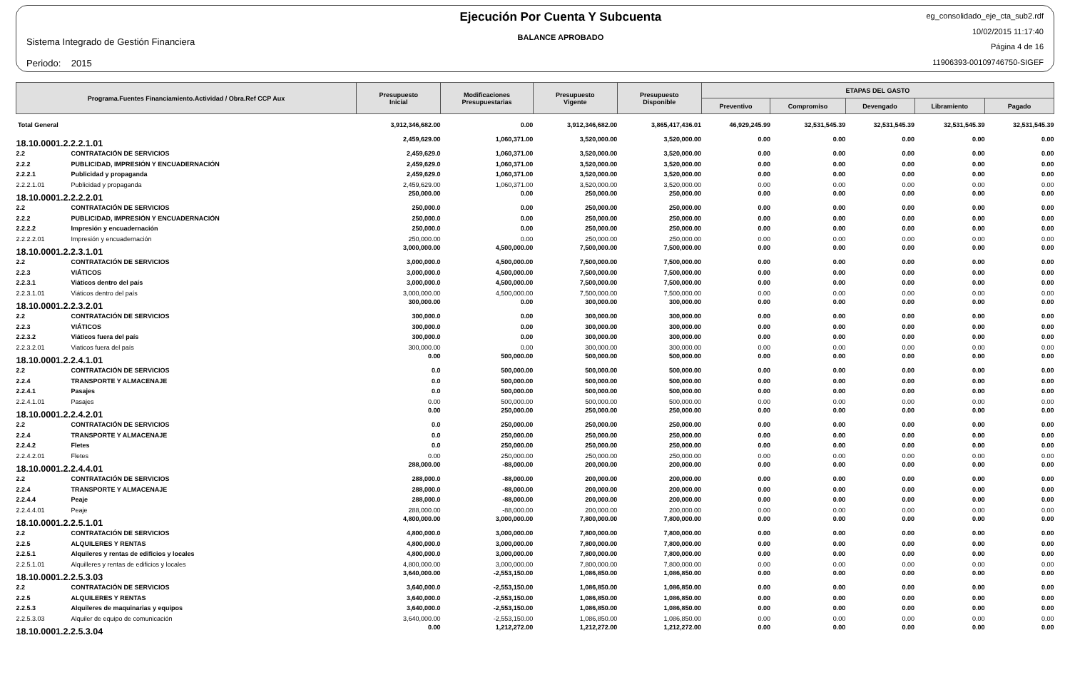Sistema Integrado de Gestión Financiera
Periodo: 2015
Ejecución Por Cuenta Y Subcuenta
BALANCE APROBADO
eg_consolidado_eje_cta_sub2.rdf
10/02/2015 11:17:40
Página 4 de 16
11906393-00109746750-SIGEF
| Programa.Fuentes Financiamiento.Actividad / Obra.Ref CCP Aux | | Presupuesto Inicial | Modificaciones Presupuestarias | Presupuesto Vigente | Presupuesto Disponible | ETAPAS DEL GASTO | | | | |
| --- | --- | --- | --- | --- | --- | --- | --- | --- | --- | --- |
| | | | | | | Preventivo | Compromiso | Devengado | Libramiento | Pagado |
| Total General | | 3,912,346,682.00 | 0.00 | 3,912,346,682.00 | 3,865,417,436.01 | 46,929,245.99 | 32,531,545.39 | 32,531,545.39 | 32,531,545.39 | 32,531,545.39 |
| 18.10.0001.2.2.2.1.01 | | 2,459,629.00 | 1,060,371.00 | 3,520,000.00 | 3,520,000.00 | 0.00 | 0.00 | 0.00 | 0.00 | 0.00 |
| 2.2 | CONTRATACIÓN DE SERVICIOS | 2,459,629.0 | 1,060,371.00 | 3,520,000.00 | 3,520,000.00 | 0.00 | 0.00 | 0.00 | 0.00 | 0.00 |
| 2.2.2 | PUBLICIDAD, IMPRESIÓN Y ENCUADERNACIÓN | 2,459,629.0 | 1,060,371.00 | 3,520,000.00 | 3,520,000.00 | 0.00 | 0.00 | 0.00 | 0.00 | 0.00 |
| 2.2.2.1 | Publicidad y propaganda | 2,459,629.0 | 1,060,371.00 | 3,520,000.00 | 3,520,000.00 | 0.00 | 0.00 | 0.00 | 0.00 | 0.00 |
| 2.2.2.1.01 | Publicidad y propaganda | 2,459,629.00 | 1,060,371.00 | 3,520,000.00 | 3,520,000.00 | 0.00 | 0.00 | 0.00 | 0.00 | 0.00 |
| 18.10.0001.2.2.2.2.01 | | 250,000.00 | 0.00 | 250,000.00 | 250,000.00 | 0.00 | 0.00 | 0.00 | 0.00 | 0.00 |
| 2.2 | CONTRATACIÓN DE SERVICIOS | 250,000.0 | 0.00 | 250,000.00 | 250,000.00 | 0.00 | 0.00 | 0.00 | 0.00 | 0.00 |
| 2.2.2 | PUBLICIDAD, IMPRESIÓN Y ENCUADERNACIÓN | 250,000.0 | 0.00 | 250,000.00 | 250,000.00 | 0.00 | 0.00 | 0.00 | 0.00 | 0.00 |
| 2.2.2.2 | Impresión y encuadernación | 250,000.0 | 0.00 | 250,000.00 | 250,000.00 | 0.00 | 0.00 | 0.00 | 0.00 | 0.00 |
| 2.2.2.2.01 | Impresión y encuadernación | 250,000.00 | 0.00 | 250,000.00 | 250,000.00 | 0.00 | 0.00 | 0.00 | 0.00 | 0.00 |
| 18.10.0001.2.2.3.1.01 | | 3,000,000.00 | 4,500,000.00 | 7,500,000.00 | 7,500,000.00 | 0.00 | 0.00 | 0.00 | 0.00 | 0.00 |
| 2.2 | CONTRATACIÓN DE SERVICIOS | 3,000,000.0 | 4,500,000.00 | 7,500,000.00 | 7,500,000.00 | 0.00 | 0.00 | 0.00 | 0.00 | 0.00 |
| 2.2.3 | VIÁTICOS | 3,000,000.0 | 4,500,000.00 | 7,500,000.00 | 7,500,000.00 | 0.00 | 0.00 | 0.00 | 0.00 | 0.00 |
| 2.2.3.1 | Viáticos dentro del país | 3,000,000.0 | 4,500,000.00 | 7,500,000.00 | 7,500,000.00 | 0.00 | 0.00 | 0.00 | 0.00 | 0.00 |
| 2.2.3.1.01 | Viáticos dentro del país | 3,000,000.00 | 4,500,000.00 | 7,500,000.00 | 7,500,000.00 | 0.00 | 0.00 | 0.00 | 0.00 | 0.00 |
| 18.10.0001.2.2.3.2.01 | | 300,000.00 | 0.00 | 300,000.00 | 300,000.00 | 0.00 | 0.00 | 0.00 | 0.00 | 0.00 |
| 2.2 | CONTRATACIÓN DE SERVICIOS | 300,000.0 | 0.00 | 300,000.00 | 300,000.00 | 0.00 | 0.00 | 0.00 | 0.00 | 0.00 |
| 2.2.3 | VIÁTICOS | 300,000.0 | 0.00 | 300,000.00 | 300,000.00 | 0.00 | 0.00 | 0.00 | 0.00 | 0.00 |
| 2.2.3.2 | Viáticos fuera del país | 300,000.0 | 0.00 | 300,000.00 | 300,000.00 | 0.00 | 0.00 | 0.00 | 0.00 | 0.00 |
| 2.2.3.2.01 | Viaticos fuera del país | 300,000.00 | 0.00 | 300,000.00 | 300,000.00 | 0.00 | 0.00 | 0.00 | 0.00 | 0.00 |
| 18.10.0001.2.2.4.1.01 | | 0.00 | 500,000.00 | 500,000.00 | 500,000.00 | 0.00 | 0.00 | 0.00 | 0.00 | 0.00 |
| 2.2 | CONTRATACIÓN DE SERVICIOS | 0.0 | 500,000.00 | 500,000.00 | 500,000.00 | 0.00 | 0.00 | 0.00 | 0.00 | 0.00 |
| 2.2.4 | TRANSPORTE Y ALMACENAJE | 0.0 | 500,000.00 | 500,000.00 | 500,000.00 | 0.00 | 0.00 | 0.00 | 0.00 | 0.00 |
| 2.2.4.1 | Pasajes | 0.0 | 500,000.00 | 500,000.00 | 500,000.00 | 0.00 | 0.00 | 0.00 | 0.00 | 0.00 |
| 2.2.4.1.01 | Pasajes | 0.00 | 500,000.00 | 500,000.00 | 500,000.00 | 0.00 | 0.00 | 0.00 | 0.00 | 0.00 |
| 18.10.0001.2.2.4.2.01 | | 0.00 | 250,000.00 | 250,000.00 | 250,000.00 | 0.00 | 0.00 | 0.00 | 0.00 | 0.00 |
| 2.2 | CONTRATACIÓN DE SERVICIOS | 0.0 | 250,000.00 | 250,000.00 | 250,000.00 | 0.00 | 0.00 | 0.00 | 0.00 | 0.00 |
| 2.2.4 | TRANSPORTE Y ALMACENAJE | 0.0 | 250,000.00 | 250,000.00 | 250,000.00 | 0.00 | 0.00 | 0.00 | 0.00 | 0.00 |
| 2.2.4.2 | Fletes | 0.0 | 250,000.00 | 250,000.00 | 250,000.00 | 0.00 | 0.00 | 0.00 | 0.00 | 0.00 |
| 2.2.4.2.01 | Fletes | 0.00 | 250,000.00 | 250,000.00 | 250,000.00 | 0.00 | 0.00 | 0.00 | 0.00 | 0.00 |
| 18.10.0001.2.2.4.4.01 | | 288,000.00 | -88,000.00 | 200,000.00 | 200,000.00 | 0.00 | 0.00 | 0.00 | 0.00 | 0.00 |
| 2.2 | CONTRATACIÓN DE SERVICIOS | 288,000.0 | -88,000.00 | 200,000.00 | 200,000.00 | 0.00 | 0.00 | 0.00 | 0.00 | 0.00 |
| 2.2.4 | TRANSPORTE Y ALMACENAJE | 288,000.0 | -88,000.00 | 200,000.00 | 200,000.00 | 0.00 | 0.00 | 0.00 | 0.00 | 0.00 |
| 2.2.4.4 | Peaje | 288,000.0 | -88,000.00 | 200,000.00 | 200,000.00 | 0.00 | 0.00 | 0.00 | 0.00 | 0.00 |
| 2.2.4.4.01 | Peaje | 288,000.00 | -88,000.00 | 200,000.00 | 200,000.00 | 0.00 | 0.00 | 0.00 | 0.00 | 0.00 |
| 18.10.0001.2.2.5.1.01 | | 4,800,000.00 | 3,000,000.00 | 7,800,000.00 | 7,800,000.00 | 0.00 | 0.00 | 0.00 | 0.00 | 0.00 |
| 2.2 | CONTRATACIÓN DE SERVICIOS | 4,800,000.0 | 3,000,000.00 | 7,800,000.00 | 7,800,000.00 | 0.00 | 0.00 | 0.00 | 0.00 | 0.00 |
| 2.2.5 | ALQUILERES Y RENTAS | 4,800,000.0 | 3,000,000.00 | 7,800,000.00 | 7,800,000.00 | 0.00 | 0.00 | 0.00 | 0.00 | 0.00 |
| 2.2.5.1 | Alquileres y rentas de edificios y locales | 4,800,000.0 | 3,000,000.00 | 7,800,000.00 | 7,800,000.00 | 0.00 | 0.00 | 0.00 | 0.00 | 0.00 |
| 2.2.5.1.01 | Alquilleres y rentas de edificios y locales | 4,800,000.00 | 3,000,000.00 | 7,800,000.00 | 7,800,000.00 | 0.00 | 0.00 | 0.00 | 0.00 | 0.00 |
| 18.10.0001.2.2.5.3.03 | | 3,640,000.00 | -2,553,150.00 | 1,086,850.00 | 1,086,850.00 | 0.00 | 0.00 | 0.00 | 0.00 | 0.00 |
| 2.2 | CONTRATACIÓN DE SERVICIOS | 3,640,000.0 | -2,553,150.00 | 1,086,850.00 | 1,086,850.00 | 0.00 | 0.00 | 0.00 | 0.00 | 0.00 |
| 2.2.5 | ALQUILERES Y RENTAS | 3,640,000.0 | -2,553,150.00 | 1,086,850.00 | 1,086,850.00 | 0.00 | 0.00 | 0.00 | 0.00 | 0.00 |
| 2.2.5.3 | Alquileres de maquinarias y equipos | 3,640,000.0 | -2,553,150.00 | 1,086,850.00 | 1,086,850.00 | 0.00 | 0.00 | 0.00 | 0.00 | 0.00 |
| 2.2.5.3.03 | Alquiler de equipo de comunicación | 3,640,000.00 | -2,553,150.00 | 1,086,850.00 | 1,086,850.00 | 0.00 | 0.00 | 0.00 | 0.00 | 0.00 |
| 18.10.0001.2.2.5.3.04 | | 0.00 | 1,212,272.00 | 1,212,272.00 | 1,212,272.00 | 0.00 | 0.00 | 0.00 | 0.00 | 0.00 |